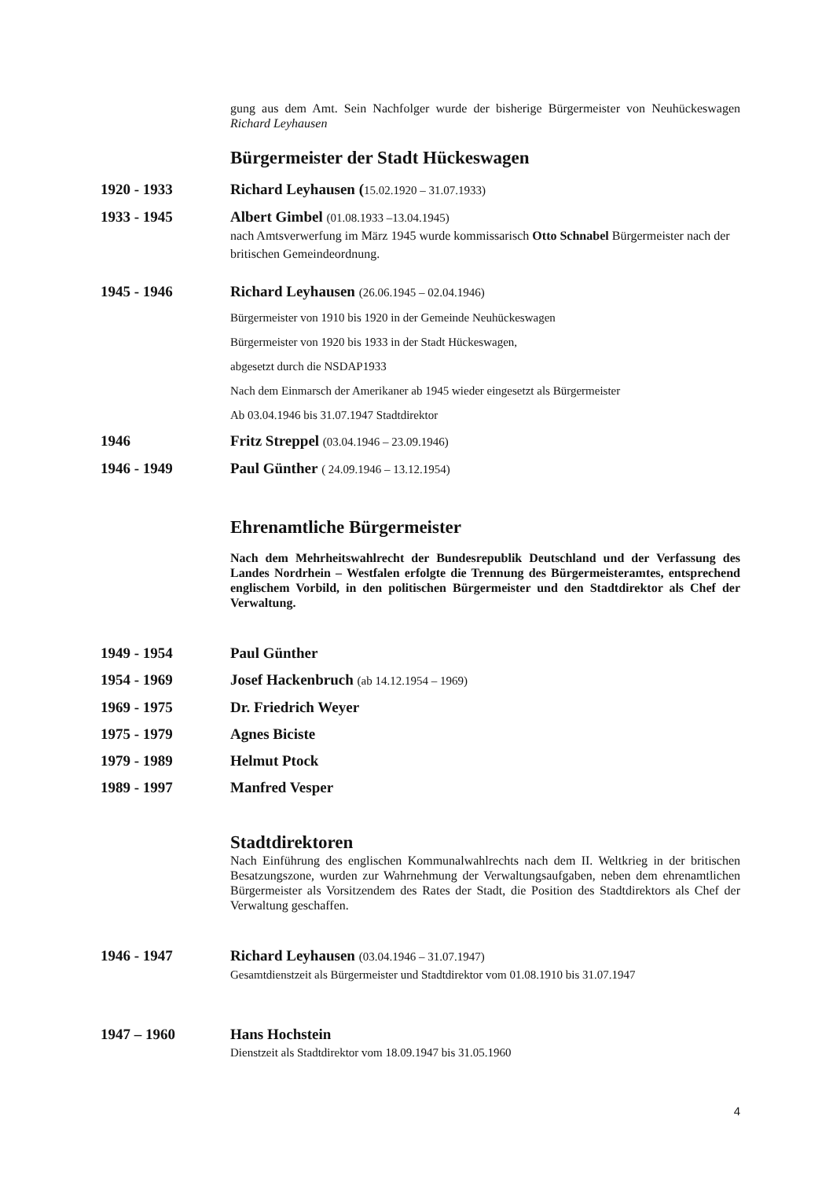gung aus dem Amt. Sein Nachfolger wurde der bisherige Bürgermeister von Neuhückeswagen Richard Leyhausen
Bürgermeister der Stadt Hückeswagen
1920 - 1933 Richard Leyhausen (15.02.1920 – 31.07.1933)
1933 - 1945 Albert Gimbel (01.08.1933 –13.04.1945)
nach Amtsverwerfung im März 1945 wurde kommissarisch Otto Schnabel Bürgermeister nach der britischen Gemeindeordnung.
1945 - 1946 Richard Leyhausen (26.06.1945 – 02.04.1946)
Bürgermeister von 1910 bis 1920 in der Gemeinde Neuhückeswagen
Bürgermeister von 1920 bis 1933 in der Stadt Hückeswagen,
abgesetzt durch die NSDAP1933
Nach dem Einmarsch der Amerikaner ab 1945 wieder eingesetzt als Bürgermeister
Ab 03.04.1946 bis 31.07.1947 Stadtdirektor
1946 Fritz Streppel (03.04.1946 – 23.09.1946)
1946 - 1949 Paul Günther ( 24.09.1946 – 13.12.1954)
Ehrenamtliche Bürgermeister
Nach dem Mehrheitswahlrecht der Bundesrepublik Deutschland und der Verfassung des Landes Nordrhein – Westfalen erfolgte die Trennung des Bürgermeisteramtes, entsprechend englischem Vorbild, in den politischen Bürgermeister und den Stadtdirektor als Chef der Verwaltung.
1949 - 1954 Paul Günther
1954 - 1969 Josef Hackenbruch (ab 14.12.1954 – 1969)
1969 - 1975 Dr. Friedrich Weyer
1975 - 1979 Agnes Biciste
1979 - 1989 Helmut Ptock
1989 - 1997 Manfred Vesper
Stadtdirektoren
Nach Einführung des englischen Kommunalwahlrechts nach dem II. Weltkrieg in der britischen Besatzungszone, wurden zur Wahrnehmung der Verwaltungsaufgaben, neben dem ehrenamtlichen Bürgermeister als Vorsitzendem des Rates der Stadt, die Position des Stadtdirektors als Chef der Verwaltung geschaffen.
1946 - 1947 Richard Leyhausen (03.04.1946 – 31.07.1947)
Gesamtdienstzeit als Bürgermeister und Stadtdirektor vom 01.08.1910 bis 31.07.1947
1947 – 1960 Hans Hochstein
Dienstzeit als Stadtdirektor vom 18.09.1947 bis 31.05.1960
4